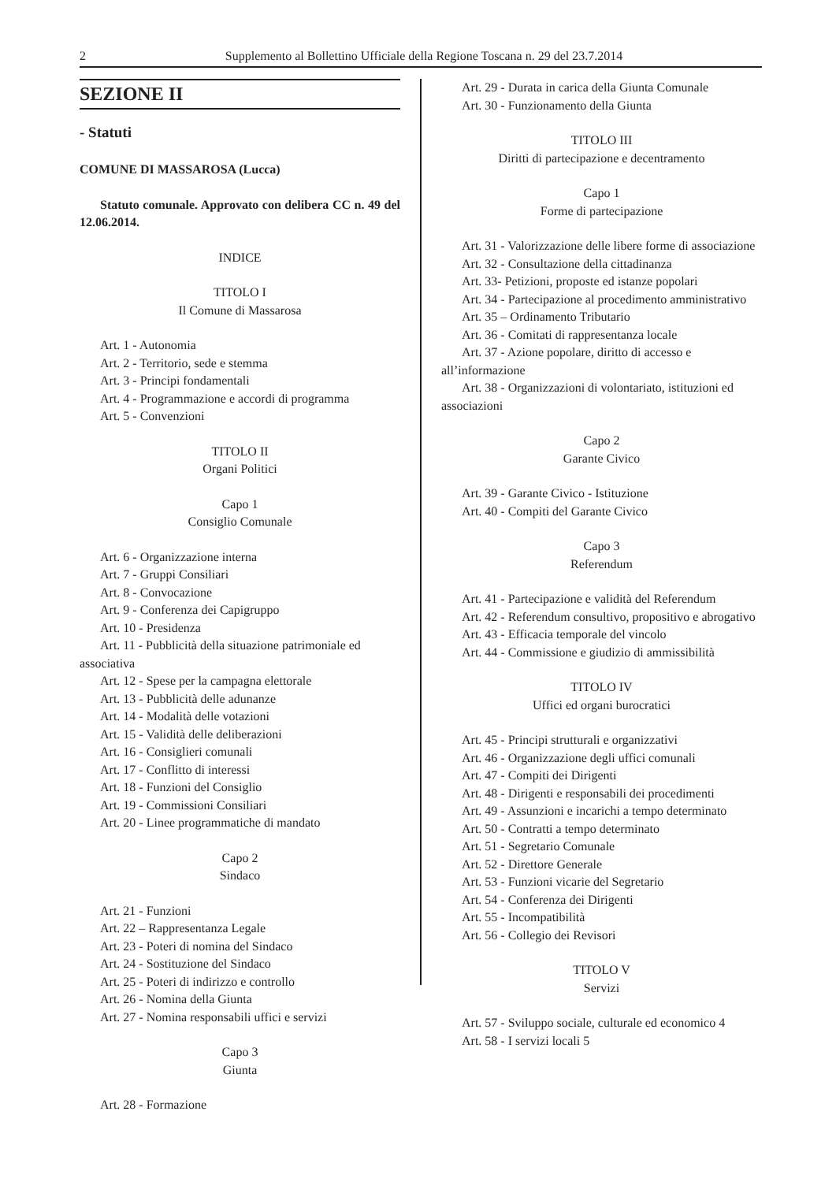2 Supplemento al Bollettino Ufficiale della Regione Toscana n. 29 del 23.7.2014
SEZIONE II
- Statuti
COMUNE DI MASSAROSA (Lucca)
Statuto comunale. Approvato con delibera CC n. 49 del 12.06.2014.
INDICE
TITOLO I
Il Comune di Massarosa
Art. 1 - Autonomia
Art. 2 - Territorio, sede e stemma
Art. 3 - Principi fondamentali
Art. 4 - Programmazione e accordi di programma
Art. 5 - Convenzioni
TITOLO II
Organi Politici
Capo 1
Consiglio Comunale
Art. 6 - Organizzazione interna
Art. 7 - Gruppi Consiliari
Art. 8 - Convocazione
Art. 9 - Conferenza dei Capigruppo
Art. 10 - Presidenza
Art. 11 - Pubblicità della situazione patrimoniale ed associativa
Art. 12 - Spese per la campagna elettorale
Art. 13 - Pubblicità delle adunanze
Art. 14 - Modalità delle votazioni
Art. 15 - Validità delle deliberazioni
Art. 16 - Consiglieri comunali
Art. 17 - Conflitto di interessi
Art. 18 - Funzioni del Consiglio
Art. 19 - Commissioni Consiliari
Art. 20 - Linee programmatiche di mandato
Capo 2
Sindaco
Art. 21 - Funzioni
Art. 22 – Rappresentanza Legale
Art. 23 - Poteri di nomina del Sindaco
Art. 24 - Sostituzione del Sindaco
Art. 25 - Poteri di indirizzo e controllo
Art. 26 - Nomina della Giunta
Art. 27 - Nomina responsabili uffici e servizi
Capo 3
Giunta
Art. 28 - Formazione
Art. 29 - Durata in carica della Giunta Comunale
Art. 30 - Funzionamento della Giunta
TITOLO III
Diritti di partecipazione e decentramento
Capo 1
Forme di partecipazione
Art. 31 - Valorizzazione delle libere forme di associazione
Art. 32 - Consultazione della cittadinanza
Art. 33- Petizioni, proposte ed istanze popolari
Art. 34 - Partecipazione al procedimento amministrativo
Art. 35 – Ordinamento Tributario
Art. 36 - Comitati di rappresentanza locale
Art. 37 - Azione popolare, diritto di accesso e all’informazione
Art. 38 - Organizzazioni di volontariato, istituzioni ed associazioni
Capo 2
Garante Civico
Art. 39 - Garante Civico - Istituzione
Art. 40 - Compiti del Garante Civico
Capo 3
Referendum
Art. 41 - Partecipazione e validità del Referendum
Art. 42 - Referendum consultivo, propositivo e abrogativo
Art. 43 - Efficacia temporale del vincolo
Art. 44 - Commissione e giudizio di ammissibilità
TITOLO IV
Uffici ed organi burocratici
Art. 45 - Principi strutturali e organizzativi
Art. 46 - Organizzazione degli uffici comunali
Art. 47 - Compiti dei Dirigenti
Art. 48 - Dirigenti e responsabili dei procedimenti
Art. 49 - Assunzioni e incarichi a tempo determinato
Art. 50 - Contratti a tempo determinato
Art. 51 - Segretario Comunale
Art. 52 - Direttore Generale
Art. 53 - Funzioni vicarie del Segretario
Art. 54 - Conferenza dei Dirigenti
Art. 55 - Incompatibilità
Art. 56 - Collegio dei Revisori
TITOLO V
Servizi
Art. 57 - Sviluppo sociale, culturale ed economico 4
Art. 58 - I servizi locali 5